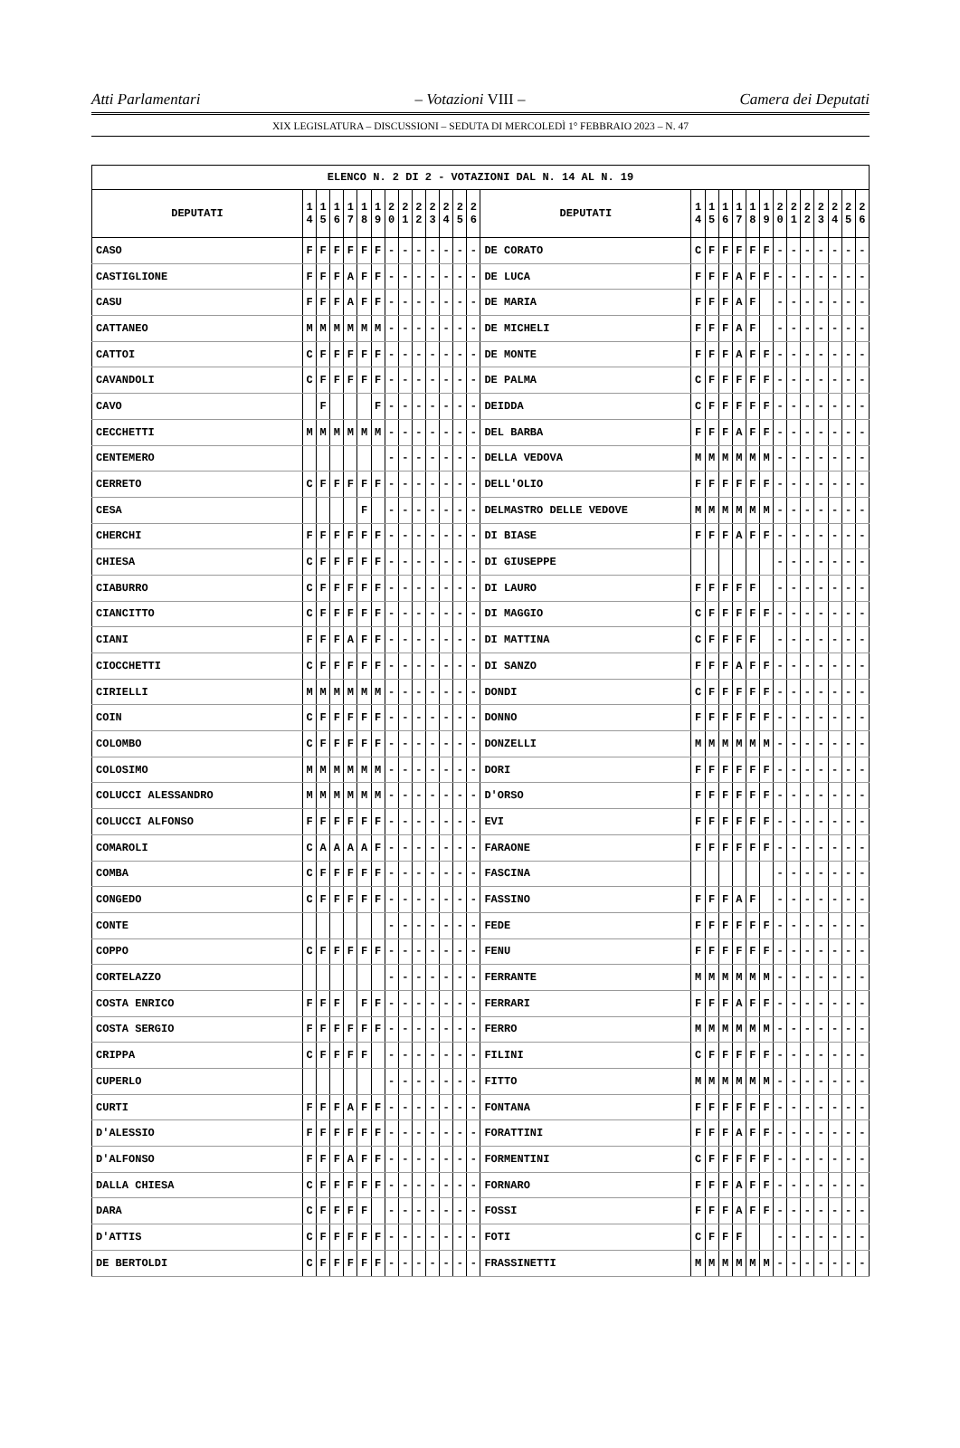Atti Parlamentari – Votazioni VIII – Camera dei Deputati
XIX LEGISLATURA – DISCUSSIONI – SEDUTA DI MERCOLEDÌ 1° FEBBRAIO 2023 – N. 47
| ELENCO N. 2 DI 2 - VOTAZIONI DAL N. 14 AL N. 19 | | | | | | | | | | | | | | | | | | | | | | | | | | | |
| --- | --- | --- | --- | --- | --- | --- | --- | --- | --- | --- | --- | --- | --- | --- | --- | --- | --- | --- | --- | --- | --- | --- | --- | --- | --- | --- | --- |
| DEPUTATI | 1 4 | 1 5 | 1 6 | 1 7 | 1 8 | 1 9 | 2 0 | 2 1 | 2 2 | 2 3 | 2 4 | 2 5 | 2 6 | DEPUTATI | 1 4 | 1 5 | 1 6 | 1 7 | 1 8 | 1 9 | 2 0 | 2 1 | 2 2 | 2 3 | 2 4 | 2 5 | 2 6 |
| CASO | F | F | F | F | F | F | - | - | - | - | - | - | - | DE CORATO | C | F | F | F | F | F | - | - | - | - | - | - | - |
| CASTIGLIONE | F | F | F | A | F | F | - | - | - | - | - | - | - | DE LUCA | F | F | F | A | F | F | - | - | - | - | - | - | - |
| CASU | F | F | F | A | F | F | - | - | - | - | - | - | - | DE MARIA | F | F | F | A | F | | - | - | - | - | - | - | - |
| CATTANEO | M | M | M | M | M | M | - | - | - | - | - | - | - | DE MICHELI | F | F | F | A | F | | - | - | - | - | - | - | - |
| CATTOI | C | F | F | F | F | F | - | - | - | - | - | - | - | DE MONTE | F | F | F | A | F | F | - | - | - | - | - | - | - |
| CAVANDOLI | C | F | F | F | F | F | - | - | - | - | - | - | - | DE PALMA | C | F | F | F | F | F | - | - | - | - | - | - | - |
| CAVO | | F | | | | F | - | - | - | - | - | - | - | DEIDDA | C | F | F | F | F | F | - | - | - | - | - | - | - |
| CECCHETTI | M | M | M | M | M | M | - | - | - | - | - | - | - | DEL BARBA | F | F | F | A | F | F | - | - | - | - | - | - | - |
| CENTEMERO | | | | | | | - | - | - | - | - | - | - | DELLA VEDOVA | M | M | M | M | M | M | - | - | - | - | - | - | - |
| CERRETO | C | F | F | F | F | F | - | - | - | - | - | - | - | DELL'OLIO | F | F | F | F | F | F | - | - | - | - | - | - | - |
| CESA | | | | | F | | - | - | - | - | - | - | - | DELMASTRO DELLE VEDOVE | M | M | M | M | M | M | - | - | - | - | - | - | - |
| CHERCHI | F | F | F | F | F | F | - | - | - | - | - | - | - | DI BIASE | F | F | F | A | F | F | - | - | - | - | - | - | - |
| CHIESA | C | F | F | F | F | F | - | - | - | - | - | - | - | DI GIUSEPPE | | | | | | | - | - | - | - | - | - | - |
| CIABURRO | C | F | F | F | F | F | - | - | - | - | - | - | - | DI LAURO | F | F | F | F | F | | - | - | - | - | - | - | - |
| CIANCITTO | C | F | F | F | F | F | - | - | - | - | - | - | - | DI MAGGIO | C | F | F | F | F | F | - | - | - | - | - | - | - |
| CIANI | F | F | F | A | F | F | - | - | - | - | - | - | - | DI MATTINA | C | F | F | F | F | | - | - | - | - | - | - | - |
| CIOCCHETTI | C | F | F | F | F | F | - | - | - | - | - | - | - | DI SANZO | F | F | F | A | F | F | - | - | - | - | - | - | - |
| CIRIELLI | M | M | M | M | M | M | - | - | - | - | - | - | - | DONDI | C | F | F | F | F | F | - | - | - | - | - | - | - |
| COIN | C | F | F | F | F | F | - | - | - | - | - | - | - | DONNO | F | F | F | F | F | F | - | - | - | - | - | - | - |
| COLOMBO | C | F | F | F | F | F | - | - | - | - | - | - | - | DONZELLI | M | M | M | M | M | M | - | - | - | - | - | - | - |
| COLOSIMO | M | M | M | M | M | M | - | - | - | - | - | - | - | DORI | F | F | F | F | F | F | - | - | - | - | - | - | - |
| COLUCCI ALESSANDRO | M | M | M | M | M | M | - | - | - | - | - | - | - | D'ORSO | F | F | F | F | F | F | - | - | - | - | - | - | - |
| COLUCCI ALFONSO | F | F | F | F | F | F | - | - | - | - | - | - | - | EVI | F | F | F | F | F | F | - | - | - | - | - | - | - |
| COMAROLI | C | A | A | A | A | F | - | - | - | - | - | - | - | FARAONE | F | F | F | F | F | F | - | - | - | - | - | - | - |
| COMBA | C | F | F | F | F | F | - | - | - | - | - | - | - | FASCINA | | | | | | | - | - | - | - | - | - | - |
| CONGEDO | C | F | F | F | F | F | - | - | - | - | - | - | - | FASSINO | F | F | F | A | F | | - | - | - | - | - | - | - |
| CONTE | | | | | | | - | - | - | - | - | - | - | FEDE | F | F | F | F | F | F | - | - | - | - | - | - | - |
| COPPO | C | F | F | F | F | F | - | - | - | - | - | - | - | FENU | F | F | F | F | F | F | - | - | - | - | - | - | - |
| CORTELAZZO | | | | | | | - | - | - | - | - | - | - | FERRANTE | M | M | M | M | M | M | - | - | - | - | - | - | - |
| COSTA ENRICO | F | F | F | | F | F | - | - | - | - | - | - | - | FERRARI | F | F | F | A | F | F | - | - | - | - | - | - | - |
| COSTA SERGIO | F | F | F | F | F | F | - | - | - | - | - | - | - | FERRO | M | M | M | M | M | M | - | - | - | - | - | - | - |
| CRIPPA | C | F | F | F | F | | - | - | - | - | - | - | - | FILINI | C | F | F | F | F | F | - | - | - | - | - | - | - |
| CUPERLO | | | | | | | - | - | - | - | - | - | - | FITTO | M | M | M | M | M | M | - | - | - | - | - | - | - |
| CURTI | F | F | F | A | F | F | - | - | - | - | - | - | - | FONTANA | F | F | F | F | F | F | - | - | - | - | - | - | - |
| D'ALESSIO | F | F | F | F | F | F | - | - | - | - | - | - | - | FORATTINI | F | F | F | A | F | F | - | - | - | - | - | - | - |
| D'ALFONSO | F | F | F | A | F | F | - | - | - | - | - | - | - | FORMENTINI | C | F | F | F | F | F | - | - | - | - | - | - | - |
| DALLA CHIESA | C | F | F | F | F | F | - | - | - | - | - | - | - | FORNARO | F | F | F | A | F | F | - | - | - | - | - | - | - |
| DARA | C | F | F | F | F | | - | - | - | - | - | - | - | FOSSI | F | F | F | A | F | F | - | - | - | - | - | - | - |
| D'ATTIS | C | F | F | F | F | F | - | - | - | - | - | - | - | FOTI | C | F | F | F | | | - | - | - | - | - | - | - |
| DE BERTOLDI | C | F | F | F | F | F | - | - | - | - | - | - | - | FRASSINETTI | M | M | M | M | M | M | - | - | - | - | - | - | - |